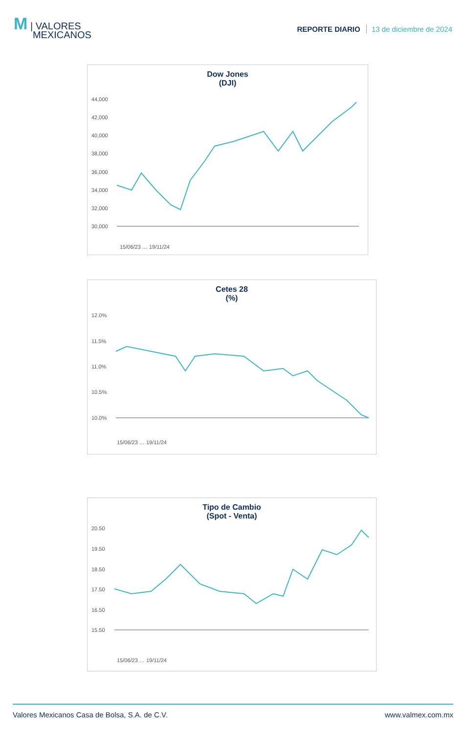M | VALORES
MEXICANOS
REPORTE DIARIO 13 de diciembre de 2024
Dow Jones
(DJI)
44,000
42,000
40,000
38,000
36,000
34,000
32,000
30,000
15/06/23 … 19/11/24
Cetes 28
(%)
12.0%
11.5%
11.0%
10.5%
10.0%
15/06/23 … 19/11/24
Tipo de Cambio
(Spot - Venta)
20.50
19.50
18.50
17.50
16.50
15.50
15/06/23 … 19/11/24
Valores Mexicanos Casa de Bolsa, S.A. de C.V. www.valmex.com.mx